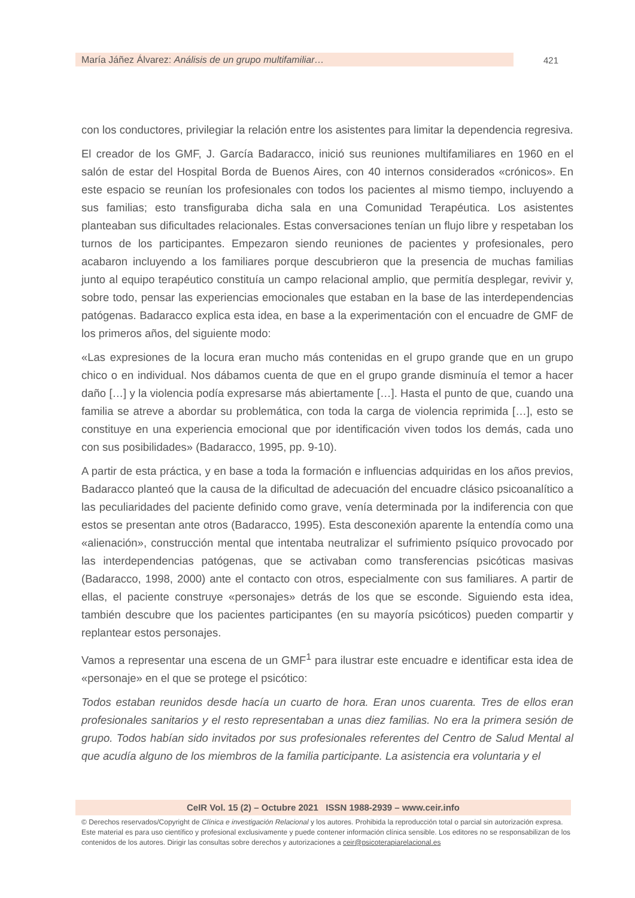María Jáñez Álvarez: Análisis de un grupo multifamiliar… 421
con los conductores, privilegiar la relación entre los asistentes para limitar la dependencia regresiva.
El creador de los GMF, J. García Badaracco, inició sus reuniones multifamiliares en 1960 en el salón de estar del Hospital Borda de Buenos Aires, con 40 internos considerados «crónicos». En este espacio se reunían los profesionales con todos los pacientes al mismo tiempo, incluyendo a sus familias; esto transfiguraba dicha sala en una Comunidad Terapéutica. Los asistentes planteaban sus dificultades relacionales. Estas conversaciones tenían un flujo libre y respetaban los turnos de los participantes. Empezaron siendo reuniones de pacientes y profesionales, pero acabaron incluyendo a los familiares porque descubrieron que la presencia de muchas familias junto al equipo terapéutico constituía un campo relacional amplio, que permitía desplegar, revivir y, sobre todo, pensar las experiencias emocionales que estaban en la base de las interdependencias patógenas. Badaracco explica esta idea, en base a la experimentación con el encuadre de GMF de los primeros años, del siguiente modo:
«Las expresiones de la locura eran mucho más contenidas en el grupo grande que en un grupo chico o en individual. Nos dábamos cuenta de que en el grupo grande disminuía el temor a hacer daño […] y la violencia podía expresarse más abiertamente […]. Hasta el punto de que, cuando una familia se atreve a abordar su problemática, con toda la carga de violencia reprimida […], esto se constituye en una experiencia emocional que por identificación viven todos los demás, cada uno con sus posibilidades» (Badaracco, 1995, pp. 9-10).
A partir de esta práctica, y en base a toda la formación e influencias adquiridas en los años previos, Badaracco planteó que la causa de la dificultad de adecuación del encuadre clásico psicoanalítico a las peculiaridades del paciente definido como grave, venía determinada por la indiferencia con que estos se presentan ante otros (Badaracco, 1995). Esta desconexión aparente la entendía como una «alienación», construcción mental que intentaba neutralizar el sufrimiento psíquico provocado por las interdependencias patógenas, que se activaban como transferencias psicóticas masivas (Badaracco, 1998, 2000) ante el contacto con otros, especialmente con sus familiares. A partir de ellas, el paciente construye «personajes» detrás de los que se esconde. Siguiendo esta idea, también descubre que los pacientes participantes (en su mayoría psicóticos) pueden compartir y replantear estos personajes.
Vamos a representar una escena de un GMF<sup>1</sup> para ilustrar este encuadre e identificar esta idea de «personaje» en el que se protege el psicótico:
Todos estaban reunidos desde hacía un cuarto de hora. Eran unos cuarenta. Tres de ellos eran profesionales sanitarios y el resto representaban a unas diez familias. No era la primera sesión de grupo. Todos habían sido invitados por sus profesionales referentes del Centro de Salud Mental al que acudía alguno de los miembros de la familia participante. La asistencia era voluntaria y el
CeIR Vol. 15 (2) – Octubre 2021 ISSN 1988-2939 – www.ceir.info
© Derechos reservados/Copyright de Clínica e investigación Relacional y los autores. Prohibida la reproducción total o parcial sin autorización expresa. Este material es para uso científico y profesional exclusivamente y puede contener información clínica sensible. Los editores no se responsabilizan de los contenidos de los autores. Dirigir las consultas sobre derechos y autorizaciones a ceir@psicoterapiarelacional.es